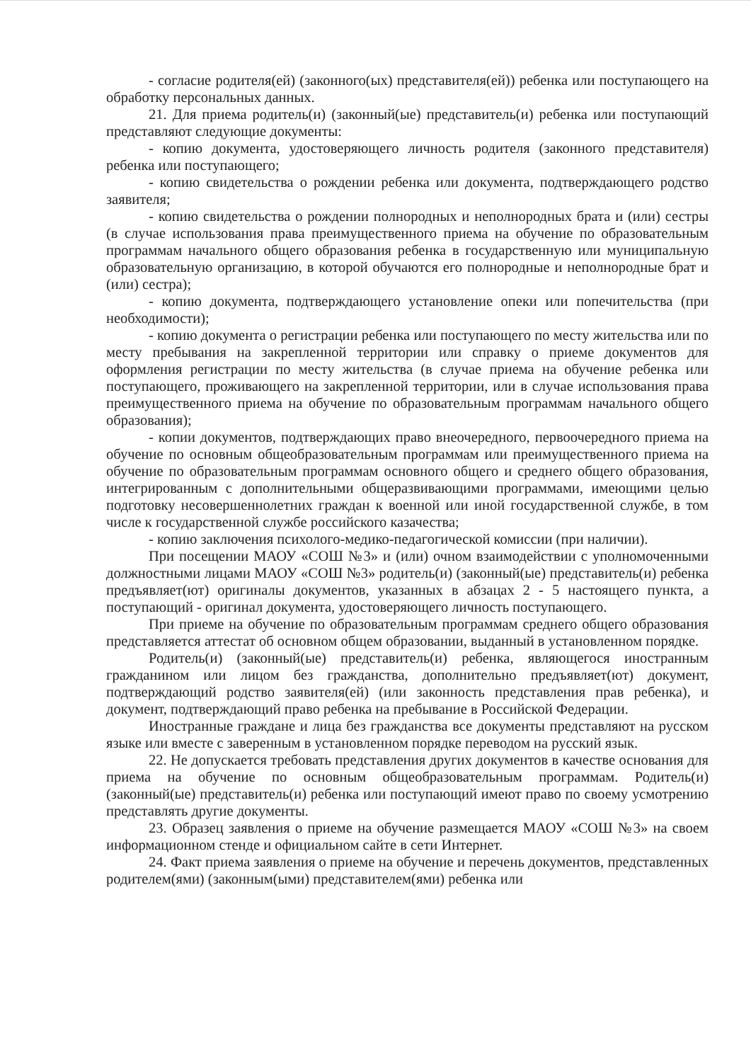- согласие родителя(ей) (законного(ых) представителя(ей)) ребенка или поступающего на обработку персональных данных.
21. Для приема родитель(и) (законный(ые) представитель(и) ребенка или поступающий представляют следующие документы:
- копию документа, удостоверяющего личность родителя (законного представителя) ребенка или поступающего;
- копию свидетельства о рождении ребенка или документа, подтверждающего родство заявителя;
- копию свидетельства о рождении полнородных и неполнородных брата и (или) сестры (в случае использования права преимущественного приема на обучение по образовательным программам начального общего образования ребенка в государственную или муниципальную образовательную организацию, в которой обучаются его полнородные и неполнородные брат и (или) сестра);
- копию документа, подтверждающего установление опеки или попечительства (при необходимости);
- копию документа о регистрации ребенка или поступающего по месту жительства или по месту пребывания на закрепленной территории или справку о приеме документов для оформления регистрации по месту жительства (в случае приема на обучение ребенка или поступающего, проживающего на закрепленной территории, или в случае использования права преимущественного приема на обучение по образовательным программам начального общего образования);
- копии документов, подтверждающих право внеочередного, первоочередного приема на обучение по основным общеобразовательным программам или преимущественного приема на обучение по образовательным программам основного общего и среднего общего образования, интегрированным с дополнительными общеразвивающими программами, имеющими целью подготовку несовершеннолетних граждан к военной или иной государственной службе, в том числе к государственной службе российского казачества;
- копию заключения психолого-медико-педагогической комиссии (при наличии).
При посещении МАОУ «СОШ №3» и (или) очном взаимодействии с уполномоченными должностными лицами МАОУ «СОШ №3» родитель(и) (законный(ые) представитель(и) ребенка предъявляет(ют) оригиналы документов, указанных в абзацах 2 - 5 настоящего пункта, а поступающий - оригинал документа, удостоверяющего личность поступающего.
При приеме на обучение по образовательным программам среднего общего образования представляется аттестат об основном общем образовании, выданный в установленном порядке.
Родитель(и) (законный(ые) представитель(и) ребенка, являющегося иностранным гражданином или лицом без гражданства, дополнительно предъявляет(ют) документ, подтверждающий родство заявителя(ей) (или законность представления прав ребенка), и документ, подтверждающий право ребенка на пребывание в Российской Федерации.
Иностранные граждане и лица без гражданства все документы представляют на русском языке или вместе с заверенным в установленном порядке переводом на русский язык.
22. Не допускается требовать представления других документов в качестве основания для приема на обучение по основным общеобразовательным программам. Родитель(и) (законный(ые) представитель(и) ребенка или поступающий имеют право по своему усмотрению представлять другие документы.
23. Образец заявления о приеме на обучение размещается МАОУ «СОШ №3» на своем информационном стенде и официальном сайте в сети Интернет.
24. Факт приема заявления о приеме на обучение и перечень документов, представленных родителем(ями) (законным(ыми) представителем(ями) ребенка или